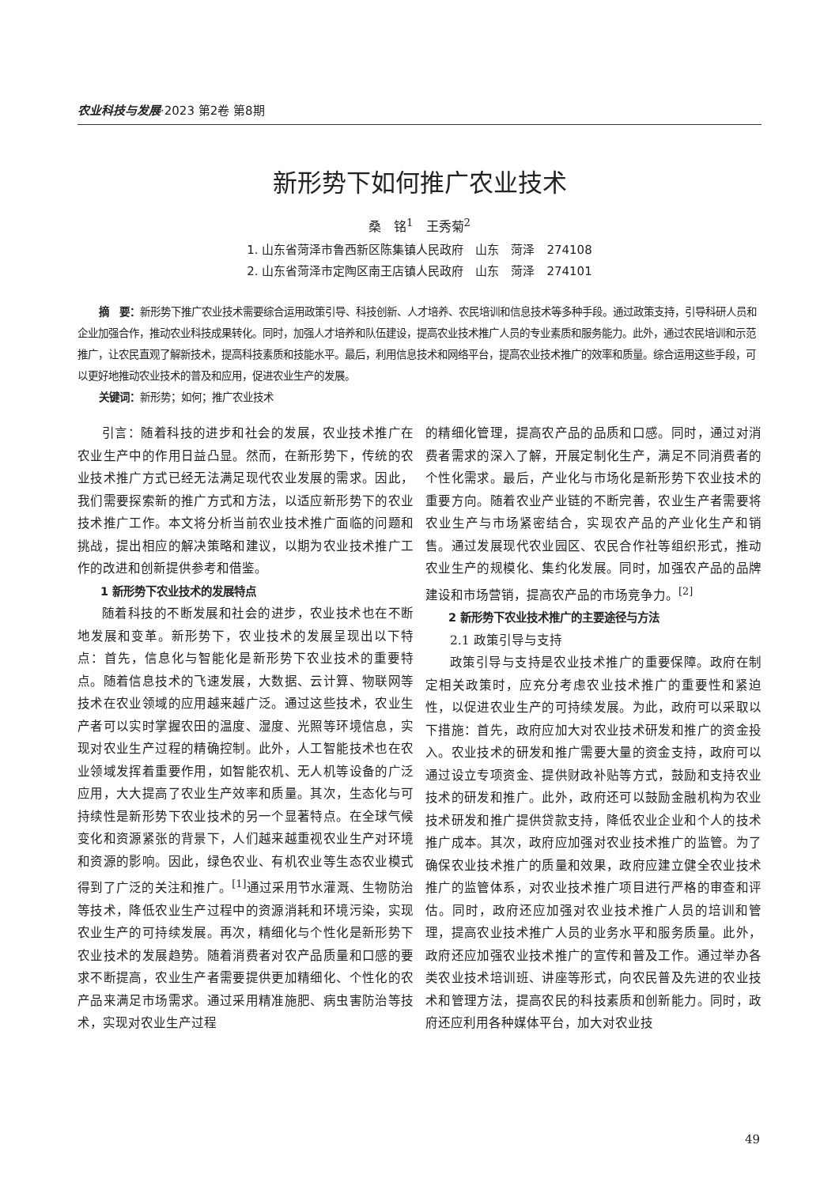农业科技与发展·2023 第2卷 第8期
新形势下如何推广农业技术
桑　铭<sup>1</sup>　王秀菊<sup>2</sup>
1. 山东省菏泽市鲁西新区陈集镇人民政府　山东　菏泽　274108
2. 山东省菏泽市定陶区南王店镇人民政府　山东　菏泽　274101
摘　要：新形势下推广农业技术需要综合运用政策引导、科技创新、人才培养、农民培训和信息技术等多种手段。通过政策支持，引导科研人员和企业加强合作，推动农业科技成果转化。同时，加强人才培养和队伍建设，提高农业技术推广人员的专业素质和服务能力。此外，通过农民培训和示范推广，让农民直观了解新技术，提高科技素质和技能水平。最后，利用信息技术和网络平台，提高农业技术推广的效率和质量。综合运用这些手段，可以更好地推动农业技术的普及和应用，促进农业生产的发展。
关键词：新形势；如何；推广农业技术
引言：随着科技的进步和社会的发展，农业技术推广在农业生产中的作用日益凸显。然而，在新形势下，传统的农业技术推广方式已经无法满足现代农业发展的需求。因此，我们需要探索新的推广方式和方法，以适应新形势下的农业技术推广工作。本文将分析当前农业技术推广面临的问题和挑战，提出相应的解决策略和建议，以期为农业技术推广工作的改进和创新提供参考和借鉴。
1 新形势下农业技术的发展特点
随着科技的不断发展和社会的进步，农业技术也在不断地发展和变革。新形势下，农业技术的发展呈现出以下特点：首先，信息化与智能化是新形势下农业技术的重要特点。随着信息技术的飞速发展，大数据、云计算、物联网等技术在农业领域的应用越来越广泛。通过这些技术，农业生产者可以实时掌握农田的温度、湿度、光照等环境信息，实现对农业生产过程的精确控制。此外，人工智能技术也在农业领域发挥着重要作用，如智能农机、无人机等设备的广泛应用，大大提高了农业生产效率和质量。其次，生态化与可持续性是新形势下农业技术的另一个显著特点。在全球气候变化和资源紧张的背景下，人们越来越重视农业生产对环境和资源的影响。因此，绿色农业、有机农业等生态农业模式得到了广泛的关注和推广。<sup>[1]</sup>通过采用节水灌溉、生物防治等技术，降低农业生产过程中的资源消耗和环境污染，实现农业生产的可持续发展。再次，精细化与个性化是新形势下农业技术的发展趋势。随着消费者对农产品质量和口感的要求不断提高，农业生产者需要提供更加精细化、个性化的农产品来满足市场需求。通过采用精准施肥、病虫害防治等技术，实现对农业生产过程
的精细化管理，提高农产品的品质和口感。同时，通过对消费者需求的深入了解，开展定制化生产，满足不同消费者的个性化需求。最后，产业化与市场化是新形势下农业技术的重要方向。随着农业产业链的不断完善，农业生产者需要将农业生产与市场紧密结合，实现农产品的产业化生产和销售。通过发展现代农业园区、农民合作社等组织形式，推动农业生产的规模化、集约化发展。同时，加强农产品的品牌建设和市场营销，提高农产品的市场竞争力。<sup>[2]</sup>
2 新形势下农业技术推广的主要途径与方法
2.1 政策引导与支持
政策引导与支持是农业技术推广的重要保障。政府在制定相关政策时，应充分考虑农业技术推广的重要性和紧迫性，以促进农业生产的可持续发展。为此，政府可以采取以下措施：首先，政府应加大对农业技术研发和推广的资金投入。农业技术的研发和推广需要大量的资金支持，政府可以通过设立专项资金、提供财政补贴等方式，鼓励和支持农业技术的研发和推广。此外，政府还可以鼓励金融机构为农业技术研发和推广提供贷款支持，降低农业企业和个人的技术推广成本。其次，政府应加强对农业技术推广的监管。为了确保农业技术推广的质量和效果，政府应建立健全农业技术推广的监管体系，对农业技术推广项目进行严格的审查和评估。同时，政府还应加强对农业技术推广人员的培训和管理，提高农业技术推广人员的业务水平和服务质量。此外，政府还应加强农业技术推广的宣传和普及工作。通过举办各类农业技术培训班、讲座等形式，向农民普及先进的农业技术和管理方法，提高农民的科技素质和创新能力。同时，政府还应利用各种媒体平台，加大对农业技
49